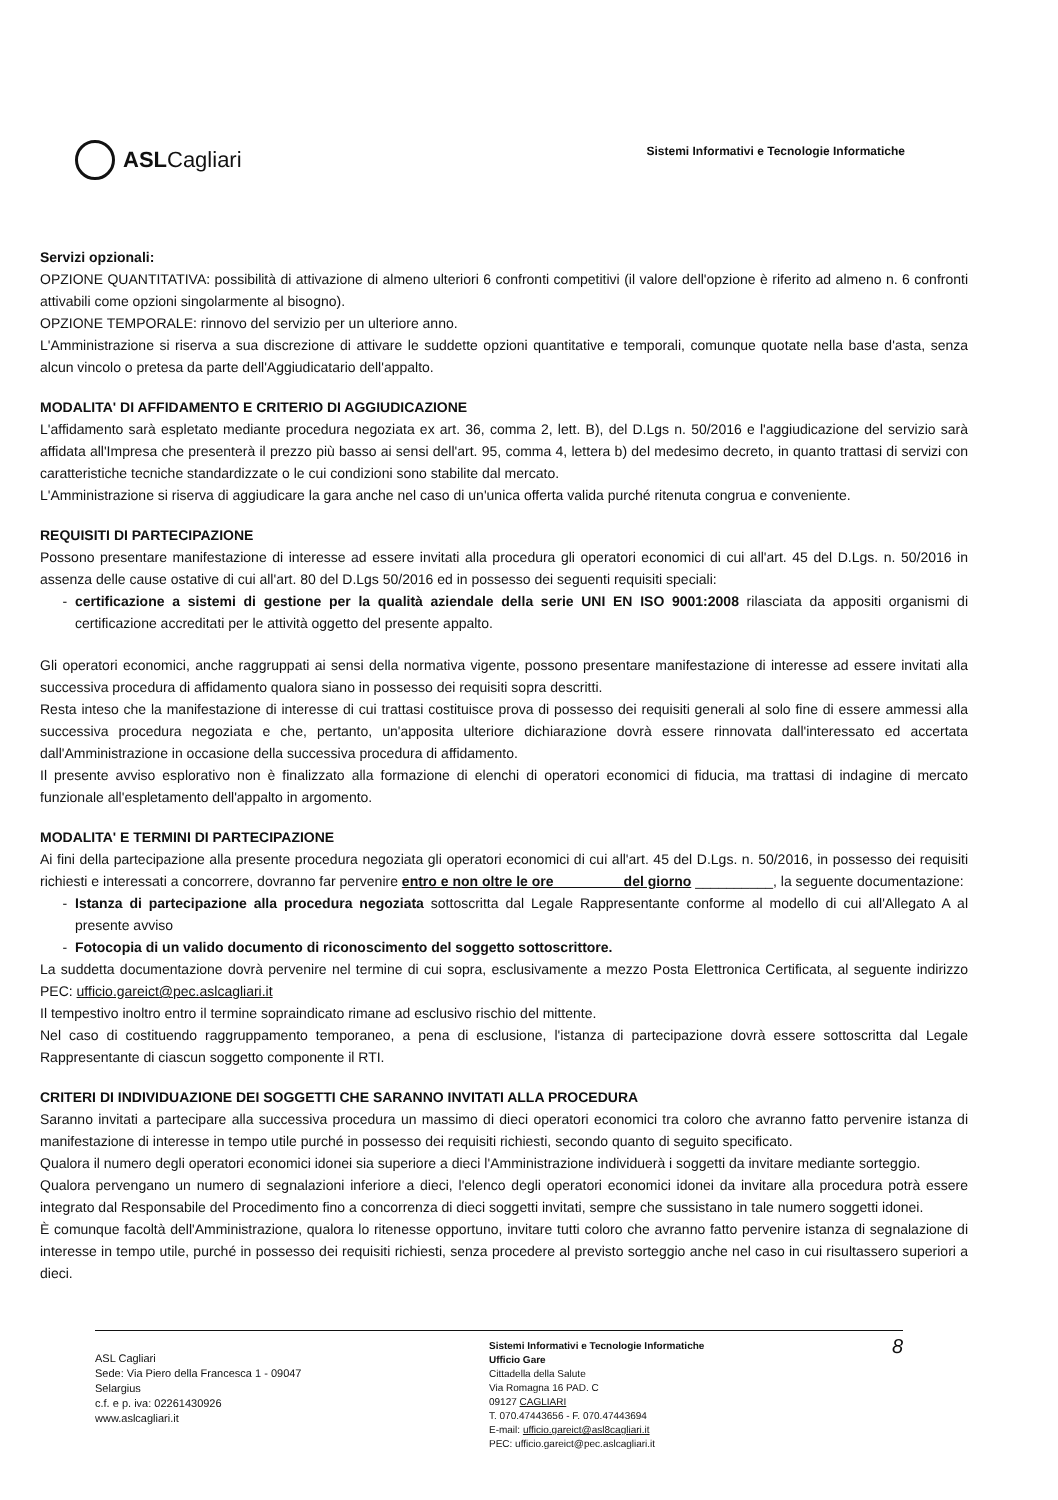ASLCagliari
Sistemi Informativi e Tecnologie Informatiche
Servizi opzionali:
OPZIONE QUANTITATIVA: possibilità di attivazione di almeno ulteriori 6 confronti competitivi (il valore dell'opzione è riferito ad almeno n. 6 confronti attivabili come opzioni singolarmente al bisogno).
OPZIONE TEMPORALE: rinnovo del servizio per un ulteriore anno.
L'Amministrazione si riserva a sua discrezione di attivare le suddette opzioni quantitative e temporali, comunque quotate nella base d'asta, senza alcun vincolo o pretesa da parte dell'Aggiudicatario dell'appalto.
MODALITA' DI AFFIDAMENTO E CRITERIO DI AGGIUDICAZIONE
L'affidamento sarà espletato mediante procedura negoziata ex art. 36, comma 2, lett. B), del D.Lgs n. 50/2016 e l'aggiudicazione del servizio sarà affidata all'Impresa che presenterà il prezzo più basso ai sensi dell'art. 95, comma 4, lettera b) del medesimo decreto, in quanto trattasi di servizi con caratteristiche tecniche standardizzate o le cui condizioni sono stabilite dal mercato.
L'Amministrazione si riserva di aggiudicare la gara anche nel caso di un'unica offerta valida purché ritenuta congrua e conveniente.
REQUISITI DI PARTECIPAZIONE
Possono presentare manifestazione di interesse ad essere invitati alla procedura gli operatori economici di cui all'art. 45 del D.Lgs. n. 50/2016 in assenza delle cause ostative di cui all'art. 80 del D.Lgs 50/2016 ed in possesso dei seguenti requisiti speciali:
certificazione a sistemi di gestione per la qualità aziendale della serie UNI EN ISO 9001:2008 rilasciata da appositi organismi di certificazione accreditati per le attività oggetto del presente appalto.
Gli operatori economici, anche raggruppati ai sensi della normativa vigente, possono presentare manifestazione di interesse ad essere invitati alla successiva procedura di affidamento qualora siano in possesso dei requisiti sopra descritti.
Resta inteso che la manifestazione di interesse di cui trattasi costituisce prova di possesso dei requisiti generali al solo fine di essere ammessi alla successiva procedura negoziata e che, pertanto, un'apposita ulteriore dichiarazione dovrà essere rinnovata dall'interessato ed accertata dall'Amministrazione in occasione della successiva procedura di affidamento.
Il presente avviso esplorativo non è finalizzato alla formazione di elenchi di operatori economici di fiducia, ma trattasi di indagine di mercato funzionale all'espletamento dell'appalto in argomento.
MODALITA' E TERMINI DI PARTECIPAZIONE
Ai fini della partecipazione alla presente procedura negoziata gli operatori economici di cui all'art. 45 del D.Lgs. n. 50/2016, in possesso dei requisiti richiesti e interessati a concorrere, dovranno far pervenire entro e non oltre le ore ________ del giorno __________, la seguente documentazione:
Istanza di partecipazione alla procedura negoziata sottoscritta dal Legale Rappresentante conforme al modello di cui all'Allegato A al presente avviso
Fotocopia di un valido documento di riconoscimento del soggetto sottoscrittore.
La suddetta documentazione dovrà pervenire nel termine di cui sopra, esclusivamente a mezzo Posta Elettronica Certificata, al seguente indirizzo PEC: ufficio.gareict@pec.aslcagliari.it
Il tempestivo inoltro entro il termine sopraindicato rimane ad esclusivo rischio del mittente.
Nel caso di costituendo raggruppamento temporaneo, a pena di esclusione, l'istanza di partecipazione dovrà essere sottoscritta dal Legale Rappresentante di ciascun soggetto componente il RTI.
CRITERI DI INDIVIDUAZIONE DEI SOGGETTI CHE SARANNO INVITATI ALLA PROCEDURA
Saranno invitati a partecipare alla successiva procedura un massimo di dieci operatori economici tra coloro che avranno fatto pervenire istanza di manifestazione di interesse in tempo utile purché in possesso dei requisiti richiesti, secondo quanto di seguito specificato.
Qualora il numero degli operatori economici idonei sia superiore a dieci l'Amministrazione individuerà i soggetti da invitare mediante sorteggio.
Qualora pervengano un numero di segnalazioni inferiore a dieci, l'elenco degli operatori economici idonei da invitare alla procedura potrà essere integrato dal Responsabile del Procedimento fino a concorrenza di dieci soggetti invitati, sempre che sussistano in tale numero soggetti idonei.
È comunque facoltà dell'Amministrazione, qualora lo ritenesse opportuno, invitare tutti coloro che avranno fatto pervenire istanza di segnalazione di interesse in tempo utile, purché in possesso dei requisiti richiesti, senza procedere al previsto sorteggio anche nel caso in cui risultassero superiori a dieci.
ASL Cagliari
Sede: Via Piero della Francesca 1 - 09047
Selargius
c.f. e p. iva: 02261430926
www.aslcagliari.it
Sistemi Informativi e Tecnologie Informatiche
Ufficio Gare
Cittadella della Salute
Via Romagna 16 PAD. C
09127 CAGLIARI
T. 070.47443656 - F. 070.47443694
E-mail: ufficio.gareict@asl8cagliari.it
PEC: ufficio.gareict@pec.aslcagliari.it
8